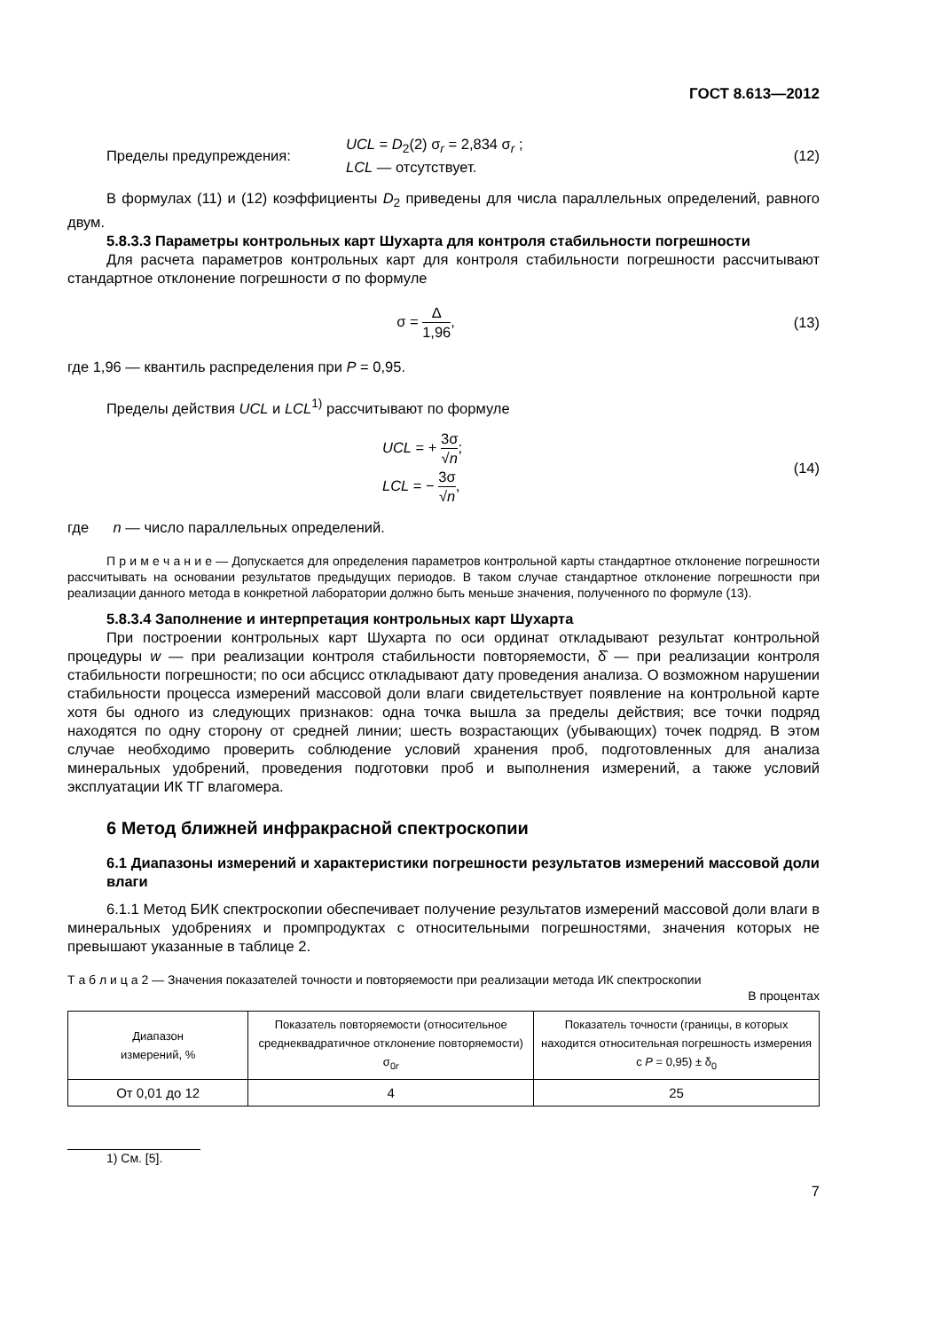ГОСТ 8.613—2012
Пределы предупреждения:
UCL = D<sub>2</sub>(2) σ<sub>r</sub> = 2,834 σ<sub>r</sub> ;
LCL — отсутствует.
(12)
В формулах (11) и (12) коэффициенты D<sub>2</sub> приведены для числа параллельных определений, равного двум.
5.8.3.3 Параметры контрольных карт Шухарта для контроля стабильности погрешности
Для расчета параметров контрольных карт для контроля стабильности погрешности рассчитывают стандартное отклонение погрешности σ по формуле
σ = Δ 1,96, (13)
где 1,96 — квантиль распределения при P = 0,95.
Пределы действия UCL и LCL<sup>1)</sup> рассчитывают по формуле
UCL = + 3σ √n;
LCL = − 3σ √n,
(14)
где n — число параллельных определений.
П р и м е ч а н и е — Допускается для определения параметров контрольной карты стандартное отклонение погрешности рассчитывать на основании результатов предыдущих периодов. В таком случае стандартное отклонение погрешности при реализации данного метода в конкретной лаборатории должно быть меньше значения, полученного по формуле (13).
5.8.3.4 Заполнение и интерпретация контрольных карт Шухарта
При построении контрольных карт Шухарта по оси ординат откладывают результат контрольной процедуры w — при реализации контроля стабильности повторяемости, δ̂ — при реализации контроля стабильности погрешности; по оси абсцисс откладывают дату проведения анализа. О возможном нарушении стабильности процесса измерений массовой доли влаги свидетельствует появление на контрольной карте хотя бы одного из следующих признаков: одна точка вышла за пределы действия; все точки подряд находятся по одну сторону от средней линии; шесть возрастающих (убывающих) точек подряд. В этом случае необходимо проверить соблюдение условий хранения проб, подготовленных для анализа минеральных удобрений, проведения подготовки проб и выполнения измерений, а также условий эксплуатации ИК ТГ влагомера.
6 Метод ближней инфракрасной спектроскопии
6.1 Диапазоны измерений и характеристики погрешности результатов измерений массовой доли влаги
6.1.1 Метод БИК спектроскопии обеспечивает получение результатов измерений массовой доли влаги в минеральных удобрениях и промпродуктах с относительными погрешностями, значения которых не превышают указанные в таблице 2.
Т а б л и ц а 2 — Значения показателей точности и повторяемости при реализации метода ИК спектроскопии
В процентах
| Диапазон измерений, % | Показатель повторяемости (относительное среднеквадратичное отклонение повторяемости) σ<sub>0r</sub> | Показатель точности (границы, в которых находится относительная погрешность измерения с P = 0,95) ± δ<sub>0</sub> |
| --- | --- | --- |
| От 0,01 до 12 | 4 | 25 |
1) См. [5].
7